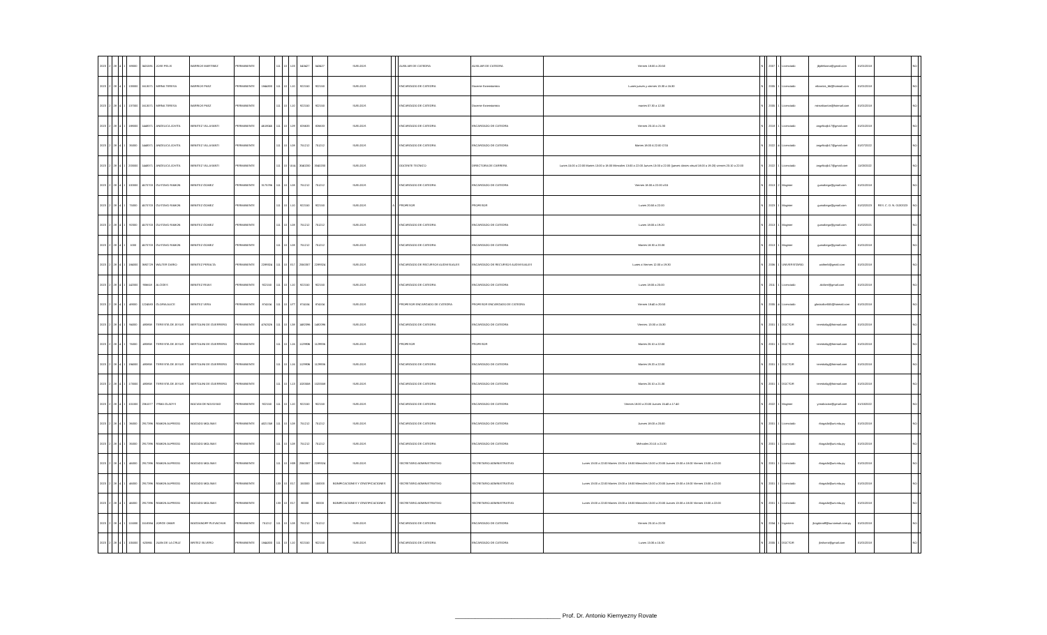| 2023 | 2 | 28 | 4 | 1 | 69000 | 3431591 | JOSE FELIX | BARRIOS MARTINEZ | PERMANENTE | | 111 | 10 | L03 | 543427 | 543427 | SUELDOS | | | AUXILIAR DE CATEDRA | AUXILIAR DE CATEDRA | Viernes 18:00 a 20:50 | N | | 2007 | 1 | Licenciado | jbjofebarna@gmail.com | 01/01/2018 | | NO | |
| 2023 | 2 | 28 | 4 | 1 | 133000 | 1613071 | MIRNA TERESA | BARRIOS PAEZ | PERMANENTE | 1844300 | 111 | 10 | L10 | 922150 | 922150 | SUELDOS | | | ENCARGADO DE CATEDRA | Docente Extensionista | Lunes jueves y viernes 13:30 a 16:30 | N | | 2005 | 1 | Licenciado | mbarrios_66@hotmail.com | 01/01/2018 | | NO | |
| 2023 | 2 | 28 | 4 | 1 | 137000 | 1613071 | MIRNA TERESA | BARRIOS PAEZ | PERMANENTE | | 111 | 10 | L10 | 922150 | 922150 | SUELDOS | | | ENCARGADO DE CATEDRA | Docente Extensionista | martes 07:30 a 12:30 | N | | 2005 | 1 | Licenciado | mirnatbarrios@hotmail.com | 01/01/2018 | | NO | |
| 2023 | 2 | 28 | 4 | 1 | 188000 | 1448371 | ANGELICA JOVITA | BENITEZ VILLASANTI | PERMANENTE | 4618045 | 111 | 10 | L09 | 826633 | 826633 | SUELDOS | | | ENCARGADO DE CATEDRA | ENCARGADO DE CATEDRA | Viernes 20:10 a 21:30 | N | | 2018 | 1 | Licenciado | angelicajb17@gmail.com | 01/01/2018 | | NO | |
| 2023 | 2 | 28 | 4 | 1 | 35000 | 1448371 | ANGELICA JOVITA | BENITEZ VILLASANTI | PERMANENTE | | 111 | 10 | L08 | 751212 | 751212 | SUELDOS | | | ENCARGADO DE CATEDRA | ENCARGADO DE CATEDRA | Martes 18:00 A 22:00 C/15 | N | | 2022 | 4 | Licenciado | angelicajb17@gmail.com | 01/07/2022 | | NO | |
| 2023 | 2 | 28 | 4 | 1 | 203000 | 1448371 | ANGELICA JOVITA | BENITEZ VILLASANTI | PERMANENTE | | 111 | 10 | UU4 | 3040200 | 3040200 | SUELDOS | | | DOCENTE TECNICO | DIRECTORA DE CARRERA | Lunes 15:00 a 22:00 Martes 13:00 a 18:00 Miercoles 13:00 a 22:00 Jueves 13:00 a 22:00 (jueves clases virtual 18:00 a 19:20) viernes 20:10 a 22:00 | N | | 2022 | 1 | Licenciado | angelicajb17@gmail.com | 11/03/2022 | | NO | |
| 2023 | 2 | 28 | 4 | 1 | 100000 | 4570703 | GUSTAVO RAMON | BENITEZ GOMEZ | PERMANENTE | 3175786 | 111 | 10 | L08 | 751212 | 751212 | SUELDOS | | | ENCARGADO DE CATEDRA | ENCARGADO DE CATEDRA | Viernes 18:00 a 22:00 c/15 | N | | 2013 | 2 | Magister | gusrabego@gmail.com | 01/01/2018 | | NO | |
| 2023 | 2 | 28 | 4 | 1 | 75000 | 4570703 | GUSTAVO RAMON | BENITEZ GOMEZ | PERMANENTE | | 111 | 10 | L10 | 922150 | 922150 | SUELDOS | A | | PROFESOR | PROFESOR | Lunes 20:50 a 22:00 | N | | 2023 | 1 | Magister | gusrabego@gmail.com | 01/02/2023 | RES. C. D. N. 013/2023 | NO | |
| 2023 | 2 | 28 | 4 | 1 | 92000 | 4570703 | GUSTAVO RAMON | BENITEZ GOMEZ | PERMANENTE | | 111 | 10 | L08 | 751212 | 751212 | SUELDOS | | | ENCARGADO DE CATEDRA | ENCARGADO DE CATEDRA | Lunes 18:00 a 19:20 | N | | 2013 | 1 | Magister | gusrabego@gmail.com | 01/02/2021 | | NO | |
| 2023 | 2 | 28 | 4 | 1 | 1000 | 4570703 | GUSTAVO RAMON | BENITEZ GOMEZ | PERMANENTE | | 111 | 10 | L08 | 751212 | 751212 | SUELDOS | | | ENCARGADO DE CATEDRA | ENCARGADO DE CATEDRA | Martes 18:30 a 20:30 | N | | 2013 | 1 | Magister | gusrabego@gmail.com | 01/01/2018 | | NO | |
| 2023 | 2 | 28 | 4 | 1 | 184000 | 3692729 | WALTER DARIO | BENITEZ PERALTA | PERMANENTE | 2289324 | 111 | 10 | E17 | 2550307 | 2289324 | SUELDOS | | | ENCARGADO DE RECURSOS AUDIVISUALES | ENCARGADO DE RECURSOS AUDIVISUALES | Lunes a Viernes 12:00 a 19:30 | N | | 2006 | 1 | UNIVERSITARIO | waltterb@gmail.com | 01/01/2018 | | NO | |
| 2023 | 2 | 28 | 4 | 1 | 142000 | 906618 | ALCIDES | BENITEZ RIVAS | PERMANENTE | 922150 | 111 | 10 | L10 | 922150 | 922150 | SUELDOS | | | ENCARGADO DE CATEDRA | ENCARGADO DE CATEDRA | Lunes 18:00 a 20:00 | N | | 2011 | 1 | Licenciado | alciberi@gmail.com | 01/01/2018 | | NO | |
| 2023 | 2 | 28 | 4 | 1 | 49000 | 1224583 | GLORIA ALICE | BENITEZ VERA | PERMANENTE | 874104 | 111 | 10 | U7T | 874104 | 874104 | SUELDOS | | | PROFESOR ENCARGADO DE CATEDRA | PROFESOR ENCARGADO DE CATEDRA | Viernes 18:40 a 20:50 | N | | 2005 | 4 | Licenciado | gloriaalice555@hotmail.com | 01/01/2018 | | NO | |
| 2023 | 2 | 28 | 4 | 1 | 94000 | 493858 | TERESITA DE JESUS | BERTOLINI DE GUERRERO | PERMANENTE | 4762526 | 111 | 10 | L38 | 1482096 | 1482096 | SUELDOS | | | ENCARGADO DE CATEDRA | ENCARGADO DE CATEDRA | Viernes: 13:30 a 15:30 | N | | 2001 | 1 | DOCTOR | teresitabg@hotmail.com | 01/01/2018 | | NO | |
| 2023 | 2 | 28 | 4 | 1 | 76000 | 493858 | TERESITA DE JESUS | BERTOLINI DE GUERRERO | PERMANENTE | | 111 | 10 | L16 | 1129936 | 1129936 | SUELDOS | | | PROFESOR | PROFESOR | Martes 20:10 a 22:00 | N | | 2001 | 1 | DOCTOR | teresitabg@hotmail.com | 01/01/2018 | | NO | |
| 2023 | 2 | 28 | 4 | 1 | 194000 | 493858 | TERESITA DE JESUS | BERTOLINI DE GUERRERO | PERMANENTE | | 111 | 10 | L16 | 1129936 | 1129936 | SUELDOS | | | ENCARGADO DE CATEDRA | ENCARGADO DE CATEDRA | Martes 19:20 a 22:00 | N | | 2001 | 1 | DOCTOR | teresitabg@hotmail.com | 01/01/2018 | | NO | |
| 2023 | 2 | 28 | 4 | 1 | 173000 | 493858 | TERESITA DE JESUS | BERTOLINI DE GUERRERO | PERMANENTE | | 111 | 10 | L13 | 1020558 | 1020558 | SUELDOS | | | ENCARGADO DE CATEDRA | ENCARGADO DE CATEDRA | Martes 20:10 a 21:30 | N | | 2001 | 1 | DOCTOR | teresitabg@hotmail.com | 01/01/2018 | | NO | |
| 2023 | 2 | 28 | 4 | 1 | 101000 | 2361077 | YRMA GLADYS | BOCIAN DE NOVOSAD | PERMANENTE | 922150 | 111 | 10 | L10 | 922150 | 922150 | SUELDOS | | | ENCARGADO DE CATEDRA | ENCARGADO DE CATEDRA | Viernes 18:00 a 20:00 Jueves 15:40 a 17:40 | N | | 2022 | 1 | Magister | yrmabocian@gmail.com | 01/10/2022 | | NO | |
| 2023 | 2 | 28 | 4 | 1 | 36000 | 2917396 | RAMON ALFREDO | BOGADO MOLINAS | PERMANENTE | 4021748 | 111 | 10 | L08 | 751212 | 751212 | SUELDOS | | | ENCARGADO DE CATEDRA | ENCARGADO DE CATEDRA | Jueves 18:00 a 20:00 | N | | 2001 | 1 | Licenciado | rbogado@uni.edu.py | 01/01/2018 | | NO | |
| 2023 | 2 | 28 | 4 | 1 | 35000 | 2917396 | RAMON ALFREDO | BOGADO MOLINAS | PERMANENTE | | 111 | 10 | L08 | 751212 | 751212 | SUELDOS | | | ENCARGADO DE CATEDRA | ENCARGADO DE CATEDRA | Miércoles 20:10 a 21:30 | N | | 2001 | 1 | Licenciado | rbogado@uni.edu.py | 01/01/2018 | | NO | |
| 2023 | 2 | 28 | 4 | 1 | 46000 | 2917396 | RAMON ALFREDO | BOGADO MOLINAS | PERMANENTE | | 111 | 10 | H09 | 2550307 | 2289324 | SUELDOS | | | SECRETARIO ADMINISTRATIVO | SECRETARIO ADMINISTRATIVO | Lunes 13:00 a 22:00 Martes 13:00 a 18:00 Miercoles 13:00 a 20:00 Jueves 13:00 a 18:00 Viernes 13:00 a 22:00 | N | | 2001 | 1 | Licenciado | rbogado@uni.edu.py | 01/01/2018 | | NO | |
| 2023 | 2 | 28 | 4 | 1 | 46000 | 2917396 | RAMON ALFREDO | BOGADO MOLINAS | PERMANENTE | | 133 | 10 | E17 | 150000 | 150000 | BONIFICACIONES Y GRATIFICACIONES | | | SECRETARIO ADMINISTRATIVO | SECRETARIO ADMINISTRATIVO | Lunes 13:00 a 22:00 Martes 13:00 a 18:00 Miercoles 13:00 a 20:00 Jueves 13:00 a 18:00 Viernes 13:00 a 22:00 | N | | 2001 | 1 | Licenciado | rbogado@uni.edu.py | 01/01/2018 | | NO | |
| 2023 | 2 | 28 | 4 | 1 | 46000 | 2917396 | RAMON ALFREDO | BOGADO MOLINAS | PERMANENTE | | 133 | 10 | E17 | 80000 | 80000 | BONIFICACIONES Y GRATIFICACIONES | | | SECRETARIO ADMINISTRATIVO | SECRETARIO ADMINISTRATIVO | Lunes 13:00 a 22:00 Martes 13:00 a 18:00 Miercoles 13:00 a 20:00 Jueves 13:00 a 18:00 Viernes 13:00 a 22:00 | N | | 2001 | 1 | Licenciado | rbogado@uni.edu.py | 01/01/2018 | | NO | |
| 2023 | 2 | 28 | 4 | 1 | 115000 | 1518384 | JORGE OMAR | BOGDANOFF PLEVACHUK | PERMANENTE | 751212 | 111 | 10 | L08 | 751212 | 751212 | SUELDOS | | | ENCARGADO DE CATEDRA | ENCARGADO DE CATEDRA | Viernes 20:10 a 22:00 | N | | 2004 | 1 | Ingeniero | jbogdanoff@surconsult.com.py | 01/01/2018 | | NO | |
| 2023 | 2 | 28 | 4 | 1 | 105000 | 620865 | JUAN DE LA CRUZ | BRITEZ SILVERO | PERMANENTE | 1844300 | 111 | 10 | L10 | 922150 | 922150 | SUELDOS | | | ENCARGADO DE CATEDRA | ENCARGADO DE CATEDRA | Lunes 13:30 a 15:30 | N | | 2005 | 1 | DOCTOR | jbsilvero@gmail.com | 01/01/2018 | | NO | |
________________________________ Prof. Dr. Antonio Kiernyezny Rovate